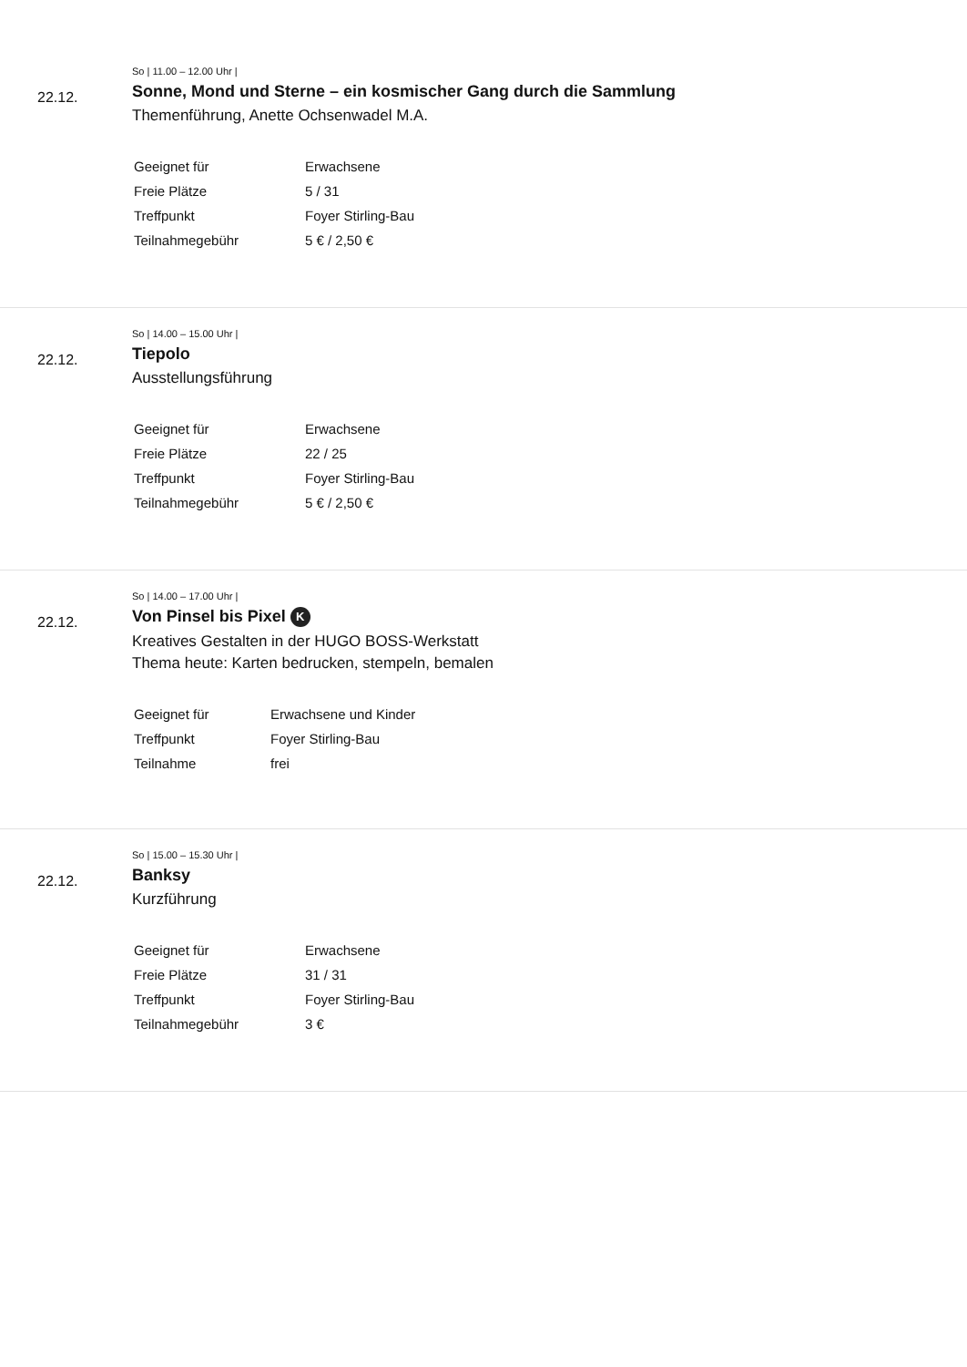22.12.
So | 11.00 – 12.00 Uhr |
Sonne, Mond und Sterne – ein kosmischer Gang durch die Sammlung
Themenführung, Anette Ochsenwadel M.A.
| Geeignet für | Erwachsene |
| Freie Plätze | 5 / 31 |
| Treffpunkt | Foyer Stirling-Bau |
| Teilnahmegebühr | 5 € / 2,50 € |
22.12.
So | 14.00 – 15.00 Uhr |
Tiepolo
Ausstellungsführung
| Geeignet für | Erwachsene |
| Freie Plätze | 22 / 25 |
| Treffpunkt | Foyer Stirling-Bau |
| Teilnahmegebühr | 5 € / 2,50 € |
22.12.
So | 14.00 – 17.00 Uhr |
Von Pinsel bis Pixel K
Kreatives Gestalten in der HUGO BOSS-Werkstatt
Thema heute: Karten bedrucken, stempeln, bemalen
| Geeignet für | Erwachsene und Kinder |
| Treffpunkt | Foyer Stirling-Bau |
| Teilnahme | frei |
22.12.
So | 15.00 – 15.30 Uhr |
Banksy
Kurzführung
| Geeignet für | Erwachsene |
| Freie Plätze | 31 / 31 |
| Treffpunkt | Foyer Stirling-Bau |
| Teilnahmegebühr | 3 € |